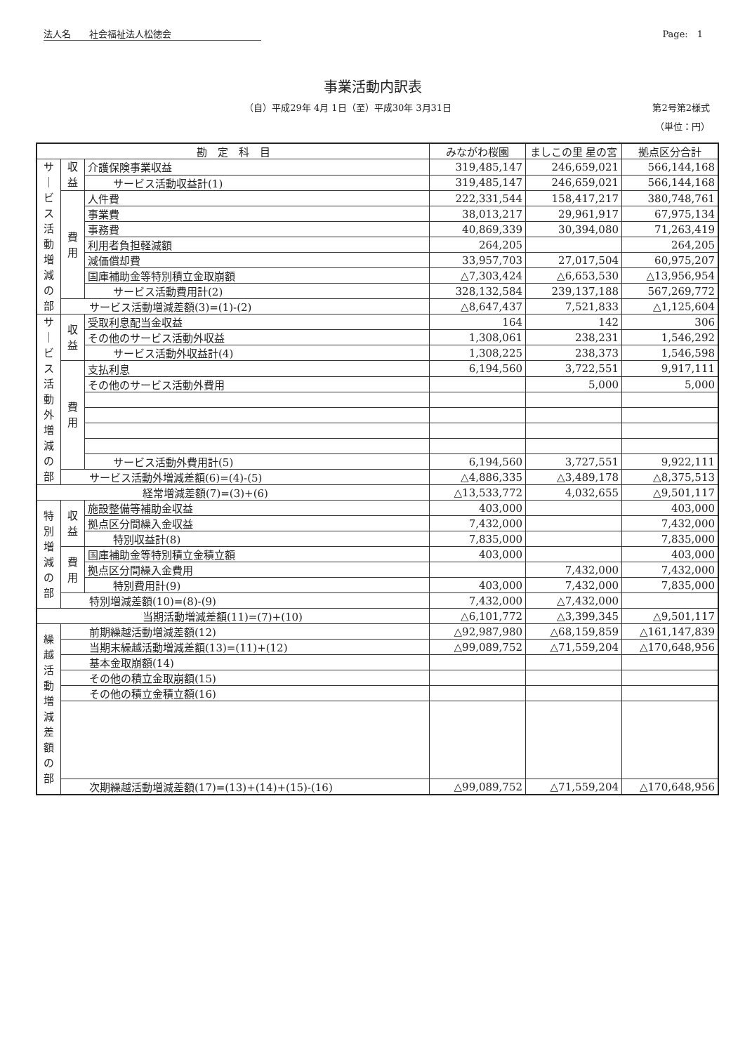法人名　　社会福祉法人松徳会 Page:　1
事業活動内訳表
（自）平成29年 4月 1日（至）平成30年 3月31日
第2号第2様式
（単位：円）
| 勘 定 科 目 | | | みながわ桜園 | ましこの里 星の宮 | 拠点区分合計 |
| --- | --- | --- | --- | --- | --- |
| サ｜ビス活動増減の部 | 収益 | 介護保険事業収益 | 319,485,147 | 246,659,021 | 566,144,168 |
| | | サービス活動収益計(1) | 319,485,147 | 246,659,021 | 566,144,168 |
| | 費用 | 人件費 | 222,331,544 | 158,417,217 | 380,748,761 |
| | | 事業費 | 38,013,217 | 29,961,917 | 67,975,134 |
| | | 事務費 | 40,869,339 | 30,394,080 | 71,263,419 |
| | | 利用者負担軽減額 | 264,205 | | 264,205 |
| | | 減価償却費 | 33,957,703 | 27,017,504 | 60,975,207 |
| | | 国庫補助金等特別積立金取崩額 | △7,303,424 | △6,653,530 | △13,956,954 |
| | | サービス活動費用計(2) | 328,132,584 | 239,137,188 | 567,269,772 |
| | サービス活動増減差額(3)=(1)-(2) | | △8,647,437 | 7,521,833 | △1,125,604 |
| サ｜ビス活動外増減の部 | 収益 | 受取利息配当金収益 | 164 | 142 | 306 |
| | | その他のサービス活動外収益 | 1,308,061 | 238,231 | 1,546,292 |
| | | サービス活動外収益計(4) | 1,308,225 | 238,373 | 1,546,598 |
| | 費用 | 支払利息 | 6,194,560 | 3,722,551 | 9,917,111 |
| | | その他のサービス活動外費用 | | 5,000 | 5,000 |
| | | サービス活動外費用計(5) | 6,194,560 | 3,727,551 | 9,922,111 |
| | サービス活動外増減差額(6)=(4)-(5) | | △4,886,335 | △3,489,178 | △8,375,513 |
| 経常増減差額(7)=(3)+(6) | | | △13,533,772 | 4,032,655 | △9,501,117 |
| 特別増減の部 | 収益 | 施設整備等補助金収益 | 403,000 | | 403,000 |
| | | 拠点区分間繰入金収益 | 7,432,000 | | 7,432,000 |
| | | 特別収益計(8) | 7,835,000 | | 7,835,000 |
| | 費用 | 国庫補助金等特別積立金積立額 | 403,000 | | 403,000 |
| | | 拠点区分間繰入金費用 | | 7,432,000 | 7,432,000 |
| | | 特別費用計(9) | 403,000 | 7,432,000 | 7,835,000 |
| | 特別増減差額(10)=(8)-(9) | | 7,432,000 | △7,432,000 | |
| 当期活動増減差額(11)=(7)+(10) | | | △6,101,772 | △3,399,345 | △9,501,117 |
| 繰越活動増減差額の部 | 前期繰越活動増減差額(12) | | △92,987,980 | △68,159,859 | △161,147,839 |
| | 当期末繰越活動増減差額(13)=(11)+(12) | | △99,089,752 | △71,559,204 | △170,648,956 |
| | 基本金取崩額(14) | | | | |
| | その他の積立金取崩額(15) | | | | |
| | その他の積立金積立額(16) | | | | |
| | 次期繰越活動増減差額(17)=(13)+(14)+(15)-(16) | | △99,089,752 | △71,559,204 | △170,648,956 |